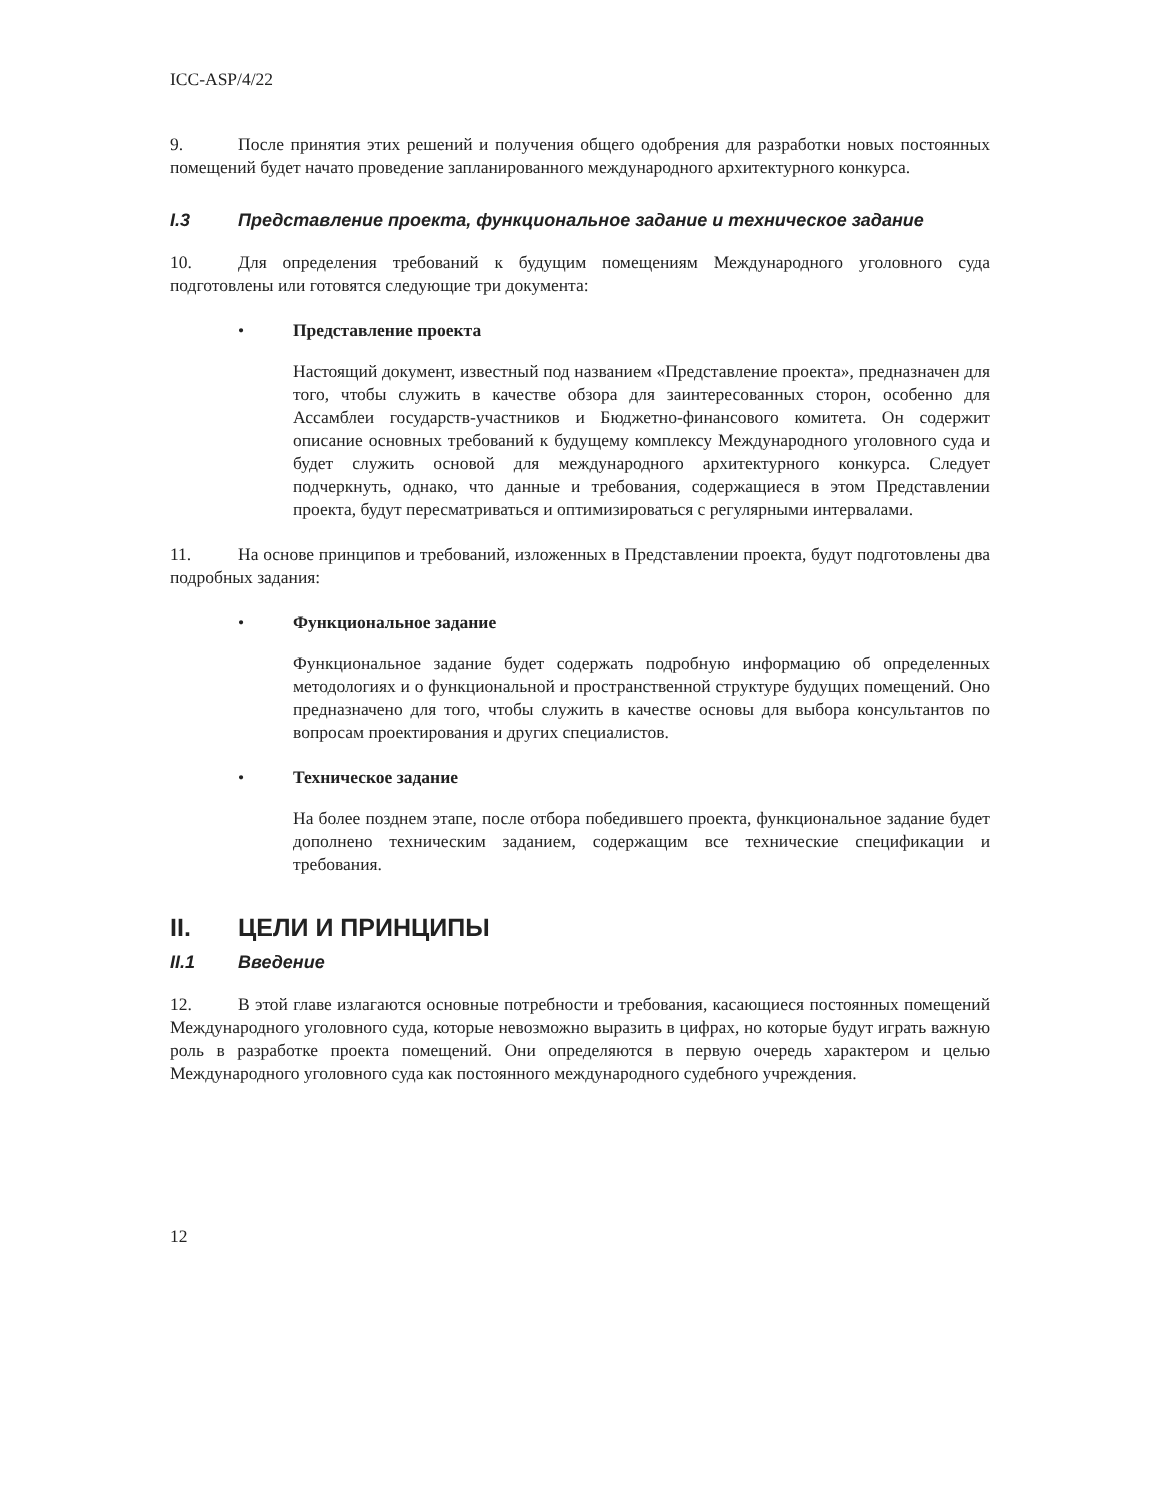ICC-ASP/4/22
9. После принятия этих решений и получения общего одобрения для разработки новых постоянных помещений будет начато проведение запланированного международного архитектурного конкурса.
I.3 Представление проекта, функциональное задание и техническое задание
10. Для определения требований к будущим помещениям Международного уголовного суда подготовлены или готовятся следующие три документа:
• Представление проекта
Настоящий документ, известный под названием «Представление проекта», предназначен для того, чтобы служить в качестве обзора для заинтересованных сторон, особенно для Ассамблеи государств-участников и Бюджетно-финансового комитета. Он содержит описание основных требований к будущему комплексу Международного уголовного суда и будет служить основой для международного архитектурного конкурса. Следует подчеркнуть, однако, что данные и требования, содержащиеся в этом Представлении проекта, будут пересматриваться и оптимизироваться с регулярными интервалами.
11. На основе принципов и требований, изложенных в Представлении проекта, будут подготовлены два подробных задания:
• Функциональное задание
Функциональное задание будет содержать подробную информацию об определенных методологиях и о функциональной и пространственной структуре будущих помещений. Оно предназначено для того, чтобы служить в качестве основы для выбора консультантов по вопросам проектирования и других специалистов.
• Техническое задание
На более позднем этапе, после отбора победившего проекта, функциональное задание будет дополнено техническим заданием, содержащим все технические спецификации и требования.
II. ЦЕЛИ И ПРИНЦИПЫ
II.1 Введение
12. В этой главе излагаются основные потребности и требования, касающиеся постоянных помещений Международного уголовного суда, которые невозможно выразить в цифрах, но которые будут играть важную роль в разработке проекта помещений. Они определяются в первую очередь характером и целью Международного уголовного суда как постоянного международного судебного учреждения.
12